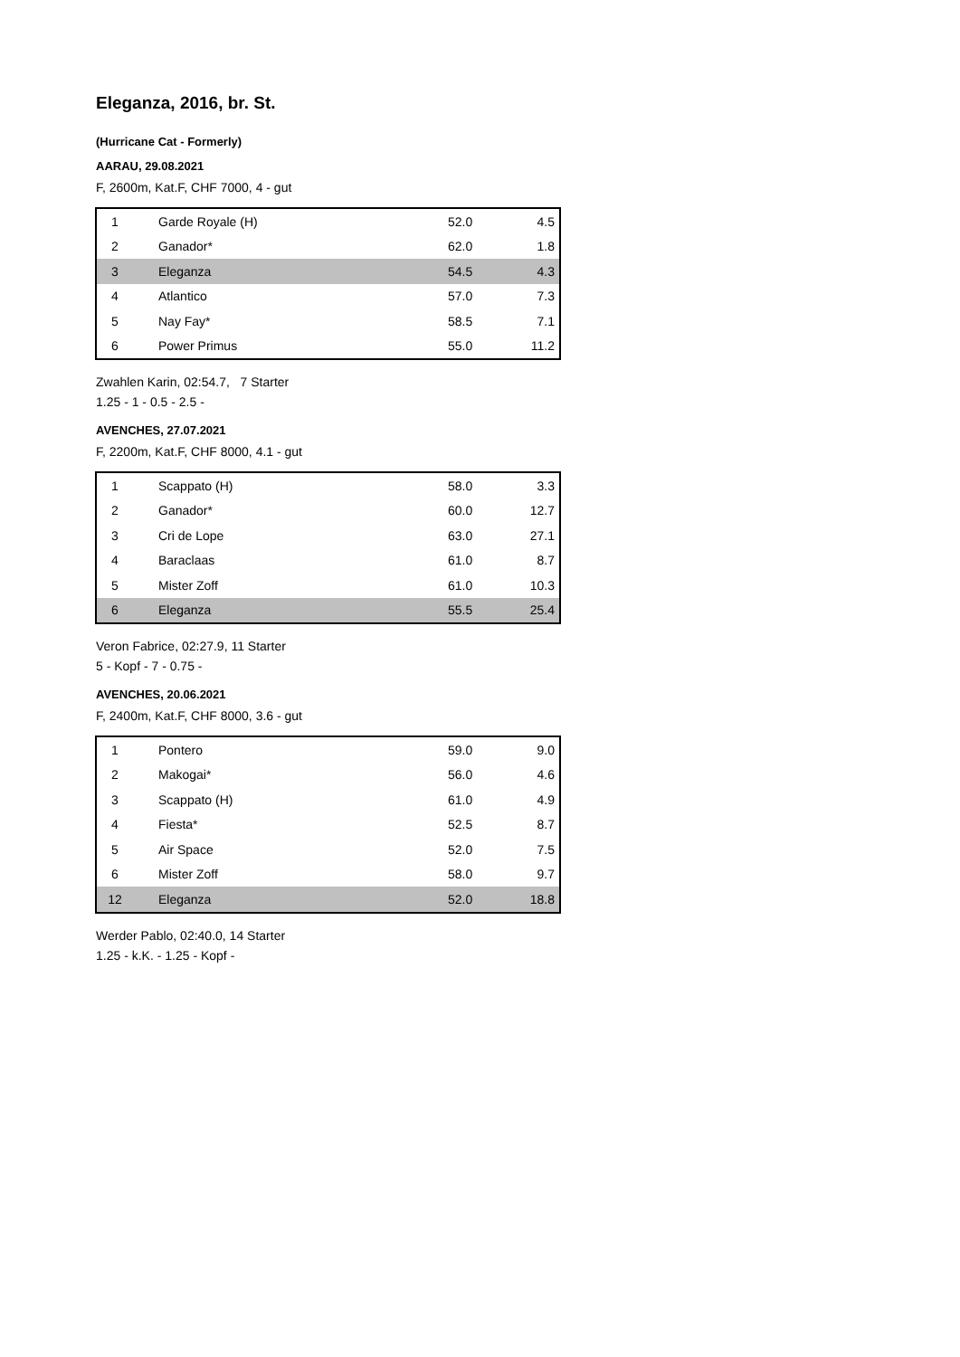Eleganza, 2016, br. St.
(Hurricane Cat - Formerly)
AARAU, 29.08.2021
F, 2600m, Kat.F, CHF 7000, 4 - gut
| 1 | Garde Royale (H) | 52.0 | 4.5 |
| 2 | Ganador* | 62.0 | 1.8 |
| 3 | Eleganza | 54.5 | 4.3 |
| 4 | Atlantico | 57.0 | 7.3 |
| 5 | Nay Fay* | 58.5 | 7.1 |
| 6 | Power Primus | 55.0 | 11.2 |
Zwahlen Karin, 02:54.7, 7 Starter
1.25 - 1 - 0.5 - 2.5 -
AVENCHES, 27.07.2021
F, 2200m, Kat.F, CHF 8000, 4.1 - gut
| 1 | Scappato (H) | 58.0 | 3.3 |
| 2 | Ganador* | 60.0 | 12.7 |
| 3 | Cri de Lope | 63.0 | 27.1 |
| 4 | Baraclaas | 61.0 | 8.7 |
| 5 | Mister Zoff | 61.0 | 10.3 |
| 6 | Eleganza | 55.5 | 25.4 |
Veron Fabrice, 02:27.9, 11 Starter
5 - Kopf - 7 - 0.75 -
AVENCHES, 20.06.2021
F, 2400m, Kat.F, CHF 8000, 3.6 - gut
| 1 | Pontero | 59.0 | 9.0 |
| 2 | Makogai* | 56.0 | 4.6 |
| 3 | Scappato (H) | 61.0 | 4.9 |
| 4 | Fiesta* | 52.5 | 8.7 |
| 5 | Air Space | 52.0 | 7.5 |
| 6 | Mister Zoff | 58.0 | 9.7 |
| 12 | Eleganza | 52.0 | 18.8 |
Werder Pablo, 02:40.0, 14 Starter
1.25 - k.K. - 1.25 - Kopf -